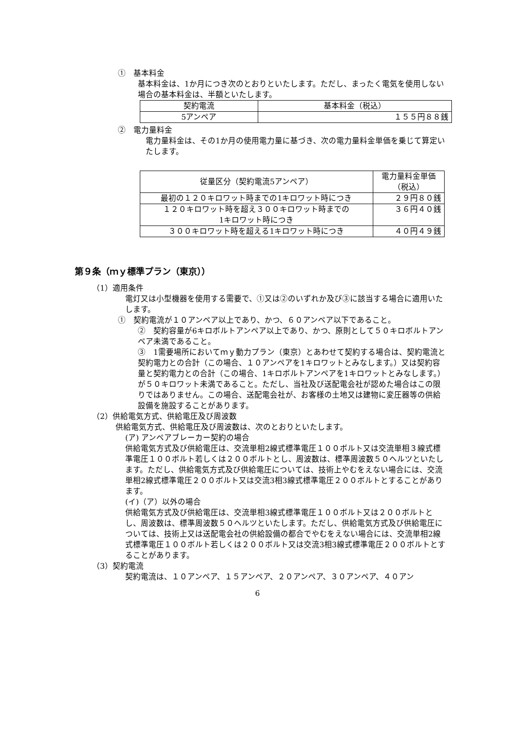①　基本料金
基本料金は、1か月につき次のとおりといたします。ただし、まったく電気を使用しない場合の基本料金は、半額といたします。
| 契約電流 | 基本料金（税込） |
| 5アンペア | １５５円８８銭 |
②　電力量料金
電力量料金は、その1か月の使用電力量に基づき、次の電力量料金単価を乗じて算定いたします。
| 従量区分（契約電流5アンペア） | 電力量料金単価 （税込） |
| 最初の１２０キロワット時までの1キロワット時につき | ２９円８０銭 |
| １２０キロワット時を超え３００キロワット時までの 1キロワット時につき | ３６円４０銭 |
| ３００キロワット時を超える1キロワット時につき | ４０円４９銭 |
第９条（ｍｙ標準プラン（東京））
（1）適用条件
電灯又は小型機器を使用する需要で、①又は②のいずれか及び③に該当する場合に適用いたします。
①　契約電流が１０アンペア以上であり、かつ、６０アンペア以下であること。
②　契約容量が6キロボルトアンペア以上であり、かつ、原則として５０キロボルトアンペア未満であること。
③　1需要場所においてｍｙ動力プラン（東京）とあわせて契約する場合は、契約電流と契約電力との合計（この場合、１０アンペアを1キロワットとみなします。）又は契約容量と契約電力との合計（この場合、1キロボルトアンペアを1キロワットとみなします。）が５０キロワット未満であること。ただし、当社及び送配電会社が認めた場合はこの限りではありません。この場合、送配電会社が、お客様の土地又は建物に変圧器等の供給設備を施設することがあります。
（2）供給電気方式、供給電圧及び周波数
供給電気方式、供給電圧及び周波数は、次のとおりといたします。
(ア) アンペアブレーカー契約の場合
供給電気方式及び供給電圧は、交流単相2線式標準電圧１００ボルト又は交流単相３線式標準電圧１００ボルト若しくは２００ボルトとし、周波数は、標準周波数５０ヘルツといたします。ただし、供給電気方式及び供給電圧については、技術上やむをえない場合には、交流単相2線式標準電圧２００ボルト又は交流3相3線式標準電圧２００ボルトとすることがあります。
(イ)（ア）以外の場合
供給電気方式及び供給電圧は、交流単相3線式標準電圧１００ボルト又は２００ボルトとし、周波数は、標準周波数５０ヘルツといたします。ただし、供給電気方式及び供給電圧については、技術上又は送配電会社の供給設備の都合でやむをえない場合には、交流単相2線式標準電圧１００ボルト若しくは２００ボルト又は交流3相3線式標準電圧２００ボルトとすることがあります。
（3）契約電流
契約電流は、１０アンペア、１５アンペア、２０アンペア、３０アンペア、４０アン
6